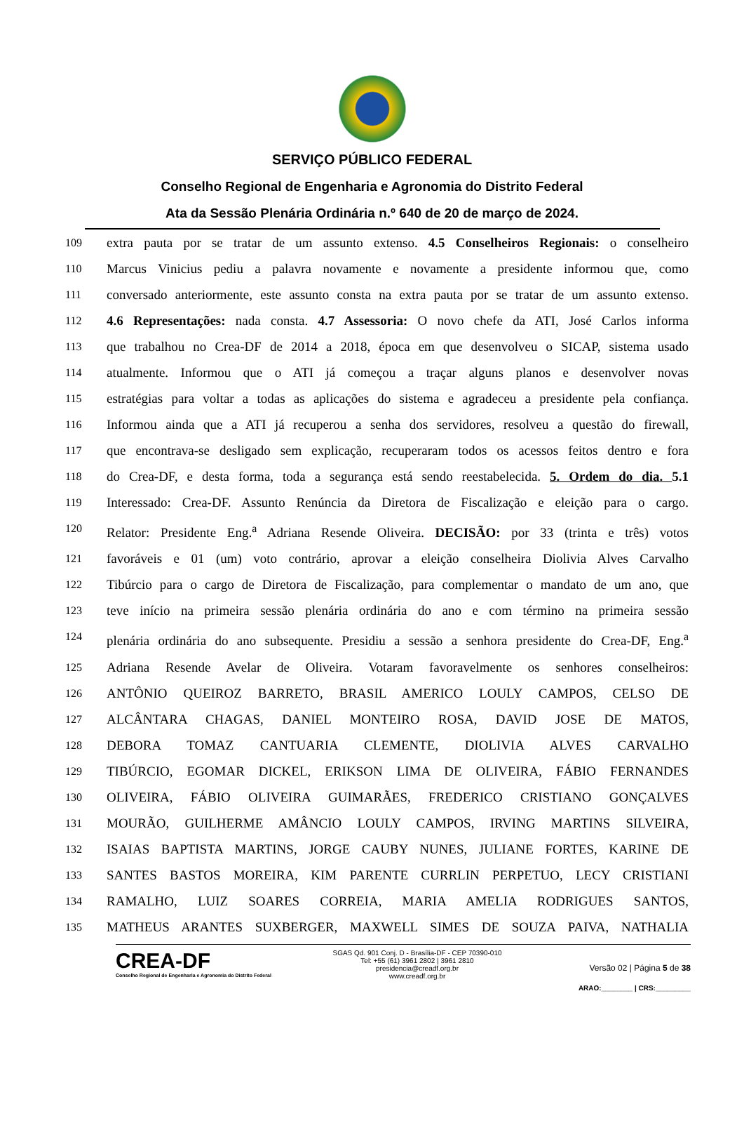SERVIÇO PÚBLICO FEDERAL
Conselho Regional de Engenharia e Agronomia do Distrito Federal
Ata da Sessão Plenária Ordinária n.º 640 de 20 de março de 2024.
109 extra pauta por se tratar de um assunto extenso. 4.5 Conselheiros Regionais: o conselheiro
110 Marcus Vinicius pediu a palavra novamente e novamente a presidente informou que, como
111 conversado anteriormente, este assunto consta na extra pauta por se tratar de um assunto extenso.
112 4.6 Representações: nada consta. 4.7 Assessoria: O novo chefe da ATI, José Carlos informa
113 que trabalhou no Crea-DF de 2014 a 2018, época em que desenvolveu o SICAP, sistema usado
114 atualmente. Informou que o ATI já começou a traçar alguns planos e desenvolver novas
115 estratégias para voltar a todas as aplicações do sistema e agradeceu a presidente pela confiança.
116 Informou ainda que a ATI já recuperou a senha dos servidores, resolveu a questão do firewall,
117 que encontrava-se desligado sem explicação, recuperaram todos os acessos feitos dentro e fora
118 do Crea-DF, e desta forma, toda a segurança está sendo reestabelecida. 5. Ordem do dia. 5.1
119 Interessado: Crea-DF. Assunto Renúncia da Diretora de Fiscalização e eleição para o cargo.
120 Relator: Presidente Eng.<sup>a</sup> Adriana Resende Oliveira. DECISÃO: por 33 (trinta e três) votos
121 favoráveis e 01 (um) voto contrário, aprovar a eleição conselheira Diolivia Alves Carvalho
122 Tibúrcio para o cargo de Diretora de Fiscalização, para complementar o mandato de um ano, que
123 teve início na primeira sessão plenária ordinária do ano e com término na primeira sessão
124 plenária ordinária do ano subsequente. Presidiu a sessão a senhora presidente do Crea-DF, Eng.<sup>a</sup>
125 Adriana Resende Avelar de Oliveira. Votaram favoravelmente os senhores conselheiros:
126 ANTÔNIO QUEIROZ BARRETO, BRASIL AMERICO LOULY CAMPOS, CELSO DE
127 ALCÂNTARA CHAGAS, DANIEL MONTEIRO ROSA, DAVID JOSE DE MATOS,
128 DEBORA TOMAZ CANTUARIA CLEMENTE, DIOLIVIA ALVES CARVALHO
129 TIBÚRCIO, EGOMAR DICKEL, ERIKSON LIMA DE OLIVEIRA, FÁBIO FERNANDES
130 OLIVEIRA, FÁBIO OLIVEIRA GUIMARÃES, FREDERICO CRISTIANO GONÇALVES
131 MOURÃO, GUILHERME AMÂNCIO LOULY CAMPOS, IRVING MARTINS SILVEIRA,
132 ISAIAS BAPTISTA MARTINS, JORGE CAUBY NUNES, JULIANE FORTES, KARINE DE
133 SANTES BASTOS MOREIRA, KIM PARENTE CURRLIN PERPETUO, LECY CRISTIANI
134 RAMALHO, LUIZ SOARES CORREIA, MARIA AMELIA RODRIGUES SANTOS,
135 MATHEUS ARANTES SUXBERGER, MAXWELL SIMES DE SOUZA PAIVA, NATHALIA
CREA-DF
Conselho Regional de Engenharia e Agronomia do Distrito Federal
SGAS Qd. 901 Conj. D - Brasília-DF - CEP 70390-010
Tel: +55 (61) 3961 2802 | 3961 2810
presidencia@creadf.org.br
www.creadf.org.br
Versão 02 | Página 5 de 38
ARAO:________ | CRS:_________